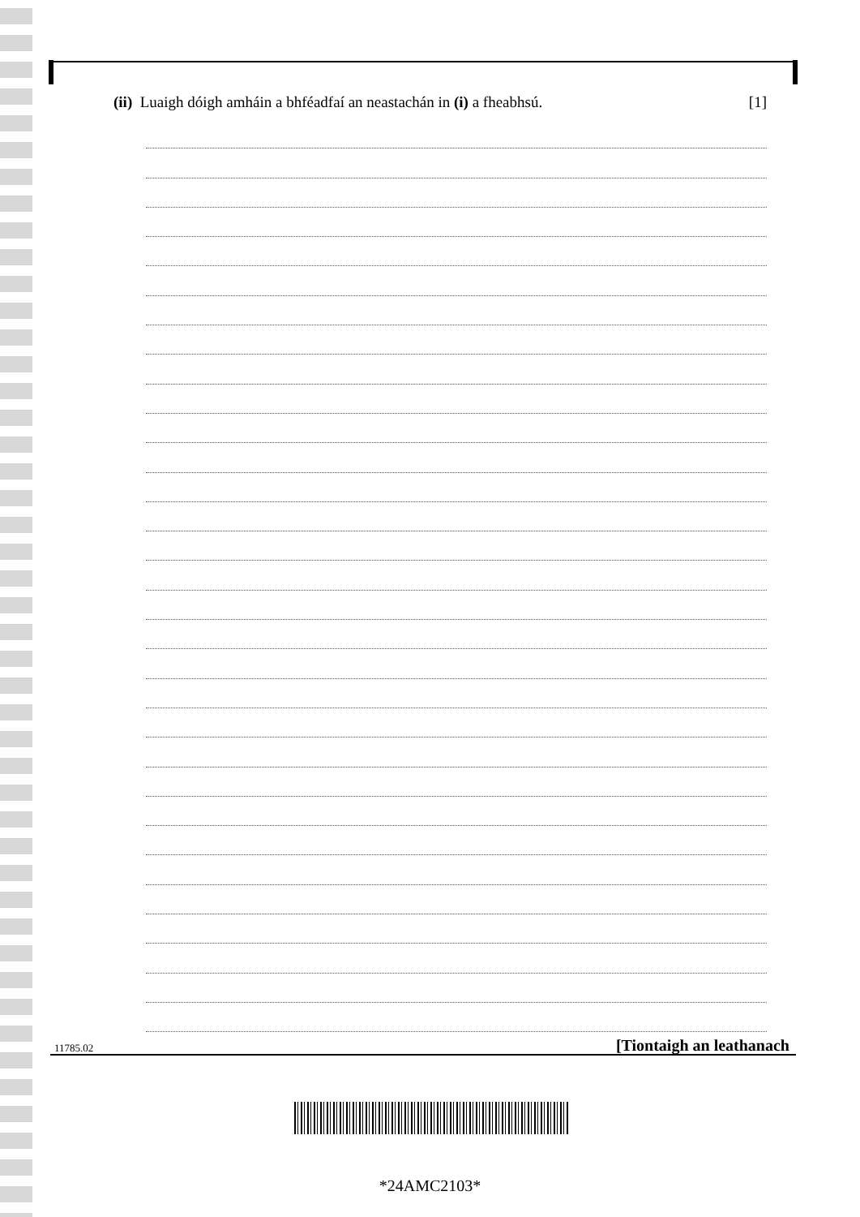(ii) Luaigh dóigh amháin a bhféadfaí an neastachán in (i) a fheabhsú. [1]
11785.02 [Tiontaigh an leathanach
*24AMC2103*